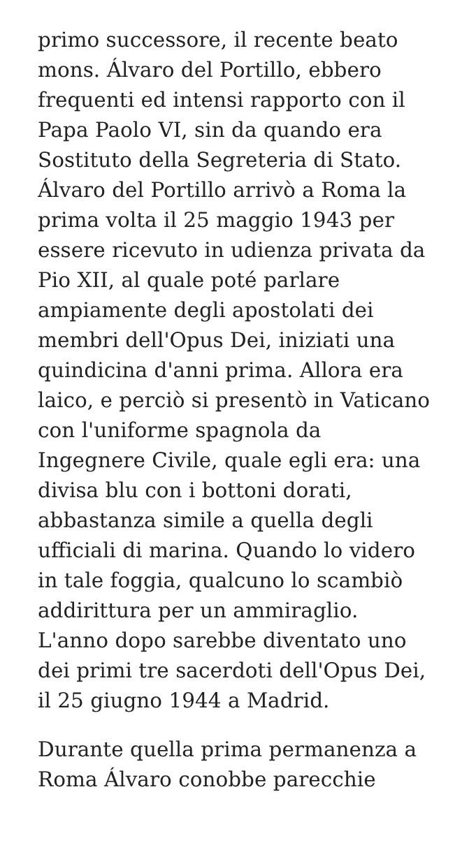primo successore, il recente beato
mons. Álvaro del Portillo, ebbero
frequenti ed intensi rapporto con il
Papa Paolo VI, sin da quando era
Sostituto della Segreteria di Stato.
Álvaro del Portillo arrivò a Roma la
prima volta il 25 maggio 1943 per
essere ricevuto in udienza privata da
Pio XII, al quale poté parlare
ampiamente degli apostolati dei
membri dell'Opus Dei, iniziati una
quindicina d'anni prima. Allora era
laico, e perciò si presentò in Vaticano
con l'uniforme spagnola da
Ingegnere Civile, quale egli era: una
divisa blu con i bottoni dorati,
abbastanza simile a quella degli
ufficiali di marina. Quando lo videro
in tale foggia, qualcuno lo scambiò
addirittura per un ammiraglio.
L'anno dopo sarebbe diventato uno
dei primi tre sacerdoti dell'Opus Dei,
il 25 giugno 1944 a Madrid.
Durante quella prima permanenza a
Roma Álvaro conobbe parecchie